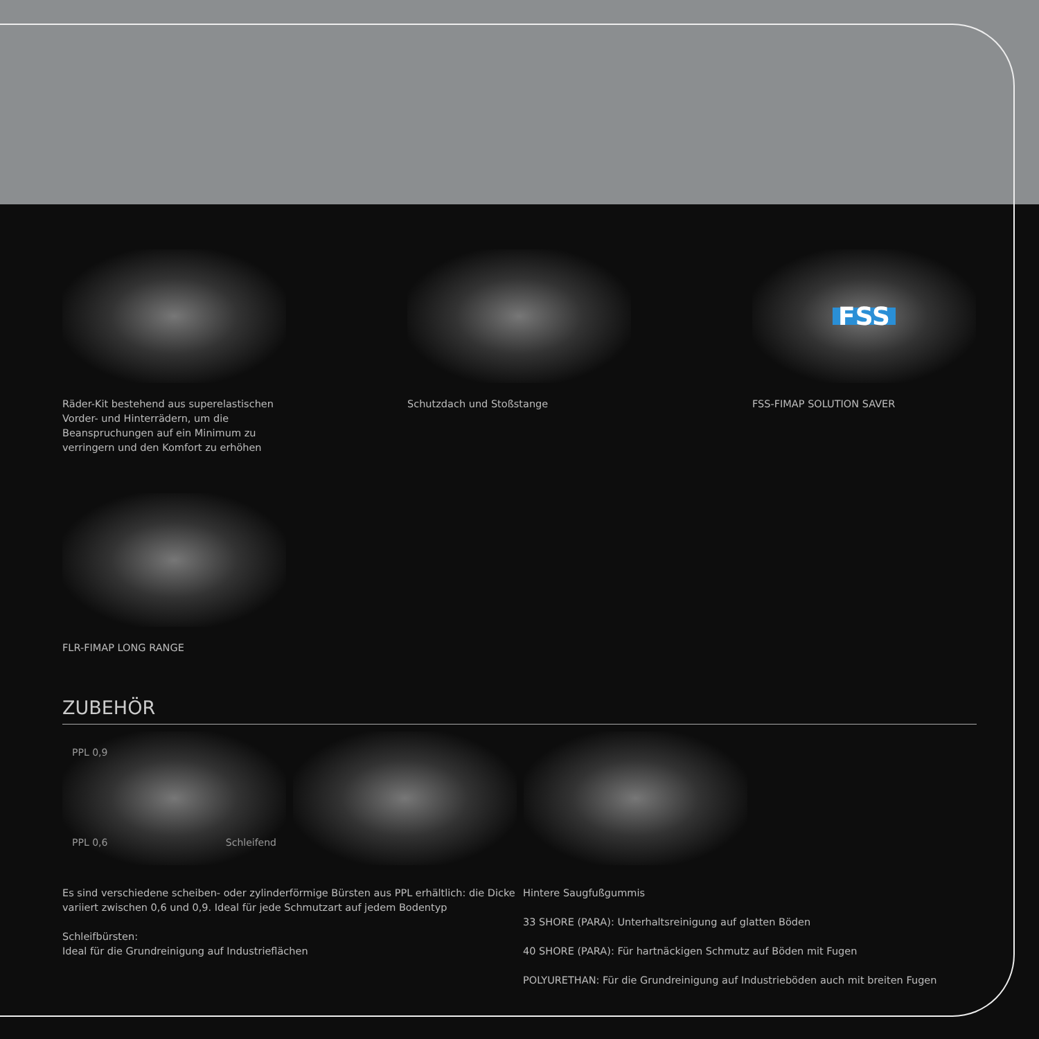Räder-Kit bestehend aus superelastischen Vorder- und Hinterrädern, um die Beanspruchungen auf ein Minimum zu verringern und den Komfort zu erhöhen
Schutzdach und Stoßstange
FSS
FSS-FIMAP SOLUTION SAVER
FLR-FIMAP LONG RANGE
ZUBEHÖR
PPL 0,9
PPL 0,6 Schleifend
Es sind verschiedene scheiben- oder zylinderförmige Bürsten aus PPL erhältlich: die Dicke variiert zwischen 0,6 und 0,9. Ideal für jede Schmutzart auf jedem Bodentyp
Schleifbürsten:
Ideal für die Grundreinigung auf Industrieflächen
Hintere Saugfußgummis
33 SHORE (PARA): Unterhaltsreinigung auf glatten Böden
40 SHORE (PARA): Für hartnäckigen Schmutz auf Böden mit Fugen
POLYURETHAN: Für die Grundreinigung auf Industrieböden auch mit breiten Fugen